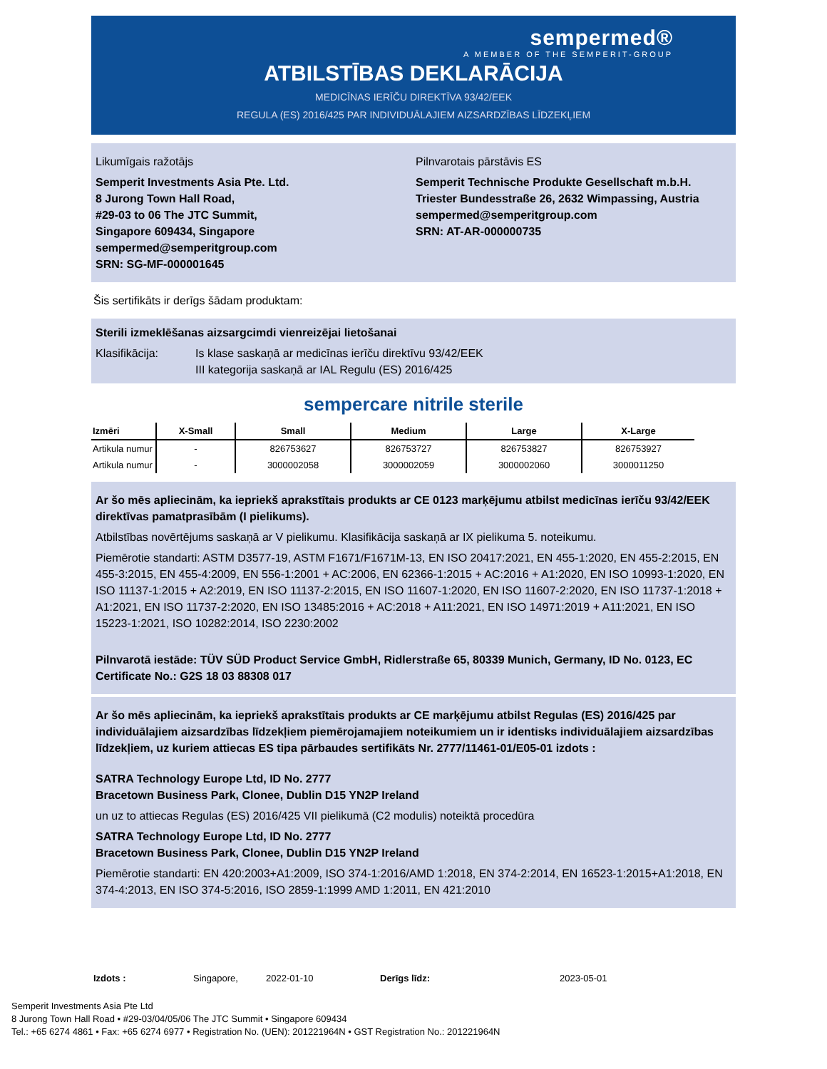sempermed®
A MEMBER OF THE SEMPERIT-GROUP
ATBILSTĪBAS DEKLARĀCIJA
MEDICĪNAS IERĪČU DIREKTĪVA 93/42/EEK
REGULA (ES) 2016/425 PAR INDIVIDUĀLAJIEM AIZSARDZĪBAS LĪDZEKĻIEM
Likumīgais ražotājs
Semperit Investments Asia Pte. Ltd.
8 Jurong Town Hall Road,
#29-03 to 06 The JTC Summit,
Singapore 609434, Singapore
sempermed@semperitgroup.com
SRN: SG-MF-000001645
Pilnvarotais pārstāvis ES
Semperit Technische Produkte Gesellschaft m.b.H.
Triester Bundesstraße 26, 2632 Wimpassing, Austria
sempermed@semperitgroup.com
SRN: AT-AR-000000735
Šis sertifikāts ir derīgs šādam produktam:
Sterili izmeklēšanas aizsargcimdi vienreizējai lietošanai
Klasifikācija: Is klase saskaņā ar medicīnas ierīču direktīvu 93/42/EEK
III kategorija saskaņā ar IAL Regulu (ES) 2016/425
sempercare nitrile sterile
| Izmēri | X-Small | Small | Medium | Large | X-Large |
| --- | --- | --- | --- | --- | --- |
| Artikula numur | - | 826753627 | 826753727 | 826753827 | 826753927 |
| Artikula numur | - | 3000002058 | 3000002059 | 3000002060 | 3000011250 |
Ar šo mēs apliecinām, ka iepriekš aprakstītais produkts ar CE 0123 marķējumu atbilst medicīnas ierīču 93/42/EEK direktīvas pamatprasībām (I pielikums).
Atbilstības novērtējums saskaņā ar V pielikumu. Klasifikācija saskaņā ar IX pielikuma 5. noteikumu.
Piemērotie standarti: ASTM D3577-19, ASTM F1671/F1671M-13, EN ISO 20417:2021, EN 455-1:2020, EN 455-2:2015, EN 455-3:2015, EN 455-4:2009, EN 556-1:2001 + AC:2006, EN 62366-1:2015 + AC:2016 + A1:2020, EN ISO 10993-1:2020, EN ISO 11137-1:2015 + A2:2019, EN ISO 11137-2:2015, EN ISO 11607-1:2020, EN ISO 11607-2:2020, EN ISO 11737-1:2018 + A1:2021, EN ISO 11737-2:2020, EN ISO 13485:2016 + AC:2018 + A11:2021, EN ISO 14971:2019 + A11:2021, EN ISO 15223-1:2021, ISO 10282:2014, ISO 2230:2002
Pilnvarotā iestāde: TÜV SÜD Product Service GmbH, Ridlerstraße 65, 80339 Munich, Germany, ID No. 0123, EC Certificate No.: G2S 18 03 88308 017
Ar šo mēs apliecinām, ka iepriekš aprakstītais produkts ar CE marķējumu atbilst Regulas (ES) 2016/425 par individuālajiem aizsardzības līdzekļiem piemērojamajiem noteikumiem un ir identisks individuālajiem aizsardzības līdzekļiem, uz kuriem attiecas ES tipa pārbaudes sertifikāts Nr. 2777/11461-01/E05-01 izdots :
SATRA Technology Europe Ltd, ID No. 2777
Bracetown Business Park, Clonee, Dublin D15 YN2P Ireland
un uz to attiecas Regulas (ES) 2016/425 VII pielikumā (C2 modulis) noteiktā procedūra
SATRA Technology Europe Ltd, ID No. 2777
Bracetown Business Park, Clonee, Dublin D15 YN2P Ireland
Piemērotie standarti: EN 420:2003+A1:2009, ISO 374-1:2016/AMD 1:2018, EN 374-2:2014, EN 16523-1:2015+A1:2018, EN 374-4:2013, EN ISO 374-5:2016, ISO 2859-1:1999 AMD 1:2011, EN 421:2010
Izdots : Singapore, 2022-01-10 Derīgs līdz: 2023-05-01
Semperit Investments Asia Pte Ltd
8 Jurong Town Hall Road • #29-03/04/05/06 The JTC Summit • Singapore 609434
Tel.: +65 6274 4861 • Fax: +65 6274 6977 • Registration No. (UEN): 201221964N • GST Registration No.: 201221964N